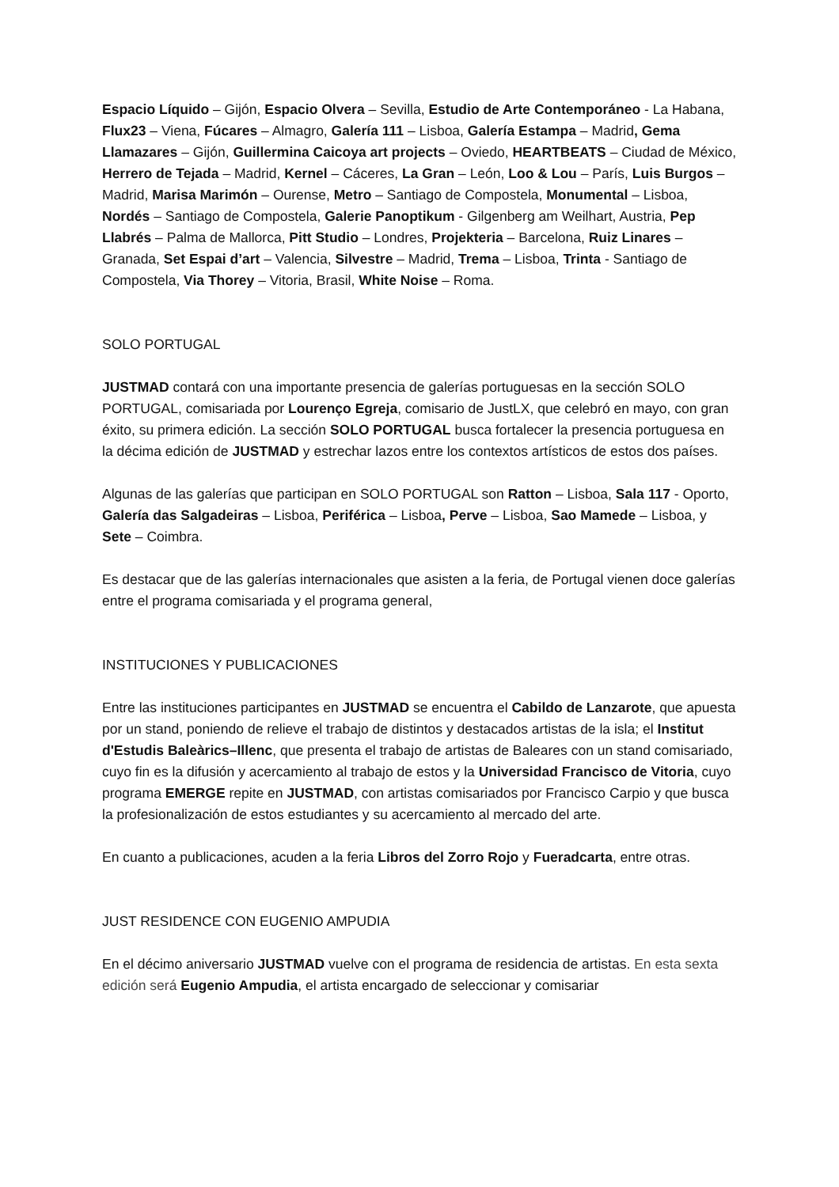Espacio Líquido – Gijón, Espacio Olvera – Sevilla, Estudio de Arte Contemporáneo - La Habana, Flux23 – Viena, Fúcares – Almagro, Galería 111 – Lisboa, Galería Estampa – Madrid, Gema Llamazares – Gijón, Guillermina Caicoya art projects – Oviedo, HEARTBEATS – Ciudad de México, Herrero de Tejada – Madrid, Kernel – Cáceres, La Gran – León, Loo & Lou – París, Luis Burgos – Madrid, Marisa Marimón – Ourense, Metro – Santiago de Compostela, Monumental – Lisboa, Nordés – Santiago de Compostela, Galerie Panoptikum - Gilgenberg am Weilhart, Austria, Pep Llabrés – Palma de Mallorca, Pitt Studio – Londres, Projekteria – Barcelona, Ruiz Linares – Granada, Set Espai d’art – Valencia, Silvestre – Madrid, Trema – Lisboa, Trinta - Santiago de Compostela, Via Thorey – Vitoria, Brasil, White Noise – Roma.
SOLO PORTUGAL
JUSTMAD contará con una importante presencia de galerías portuguesas en la sección SOLO PORTUGAL, comisariada por Lourenço Egreja, comisario de JustLX, que celebró en mayo, con gran éxito, su primera edición. La sección SOLO PORTUGAL busca fortalecer la presencia portuguesa en la décima edición de JUSTMAD y estrechar lazos entre los contextos artísticos de estos dos países.
Algunas de las galerías que participan en SOLO PORTUGAL son Ratton – Lisboa, Sala 117 - Oporto, Galería das Salgadeiras – Lisboa, Periférica – Lisboa, Perve – Lisboa, Sao Mamede – Lisboa, y Sete – Coimbra.
Es destacar que de las galerías internacionales que asisten a la feria, de Portugal vienen doce galerías entre el programa comisariada y el programa general,
INSTITUCIONES Y PUBLICACIONES
Entre las instituciones participantes en JUSTMAD se encuentra el Cabildo de Lanzarote, que apuesta por un stand, poniendo de relieve el trabajo de distintos y destacados artistas de la isla; el Institut d'Estudis Baleàrics–Illenc, que presenta el trabajo de artistas de Baleares con un stand comisariado, cuyo fin es la difusión y acercamiento al trabajo de estos y la Universidad Francisco de Vitoria, cuyo programa EMERGE repite en JUSTMAD, con artistas comisariados por Francisco Carpio y que busca la profesionalización de estos estudiantes y su acercamiento al mercado del arte.
En cuanto a publicaciones, acuden a la feria Libros del Zorro Rojo y Fueradcarta, entre otras.
JUST RESIDENCE CON EUGENIO AMPUDIA
En el décimo aniversario JUSTMAD vuelve con el programa de residencia de artistas. En esta sexta edición será Eugenio Ampudia, el artista encargado de seleccionar y comisariar